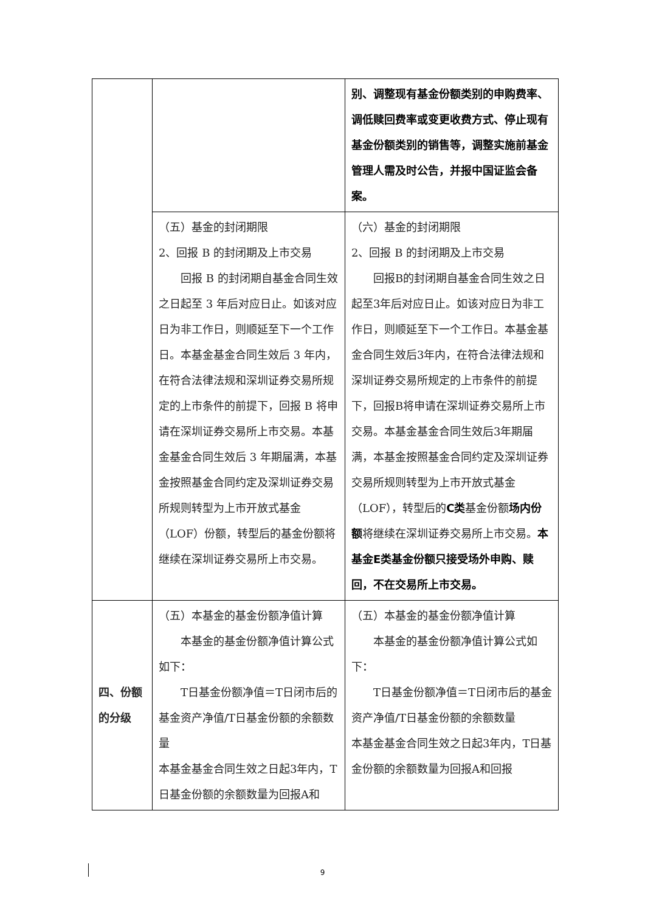| | | 别、调整现有基金份额类别的申购费率、调低赎回费率或变更收费方式、停止现有基金份额类别的销售等，调整实施前基金管理人需及时公告，并报中国证监会备案。 |
| | （五）基金的封闭期限 2、回报 B 的封闭期及上市交易 回报 B 的封闭期自基金合同生效之日起至 3 年后对应日止。如该对应日为非工作日，则顺延至下一个工作日。本基金基金合同生效后 3 年内，在符合法律法规和深圳证券交易所规定的上市条件的前提下，回报 B 将申请在深圳证券交易所上市交易。本基金基金合同生效后 3 年期届满，本基金按照基金合同约定及深圳证券交易所规则转型为上市开放式基金（LOF）份额，转型后的基金份额将继续在深圳证券交易所上市交易。 | （六）基金的封闭期限 2、回报 B 的封闭期及上市交易 回报B的封闭期自基金合同生效之日起至3年后对应日止。如该对应日为非工作日，则顺延至下一个工作日。本基金基金合同生效后3年内，在符合法律法规和深圳证券交易所规定的上市条件的前提下，回报B将申请在深圳证券交易所上市交易。本基金基金合同生效后3年期届满，本基金按照基金合同约定及深圳证券交易所规则转型为上市开放式基金（LOF），转型后的 C类 基金份额 场内份额 将继续在深圳证券交易所上市交易。 本基金E类基金份额只接受场外申购、赎回，不在交易所上市交易。 |
| 四、份额的分级 | （五）本基金的基金份额净值计算 本基金的基金份额净值计算公式如下： T日基金份额净值＝T日闭市后的基金资产净值/T日基金份额的余额数量 本基金基金合同生效之日起3年内，T日基金份额的余额数量为回报A和 | （五）本基金的基金份额净值计算 本基金的基金份额净值计算公式如下： T日基金份额净值＝T日闭市后的基金资产净值/T日基金份额的余额数量 本基金基金合同生效之日起3年内，T日基金份额的余额数量为回报A和回报 |
9